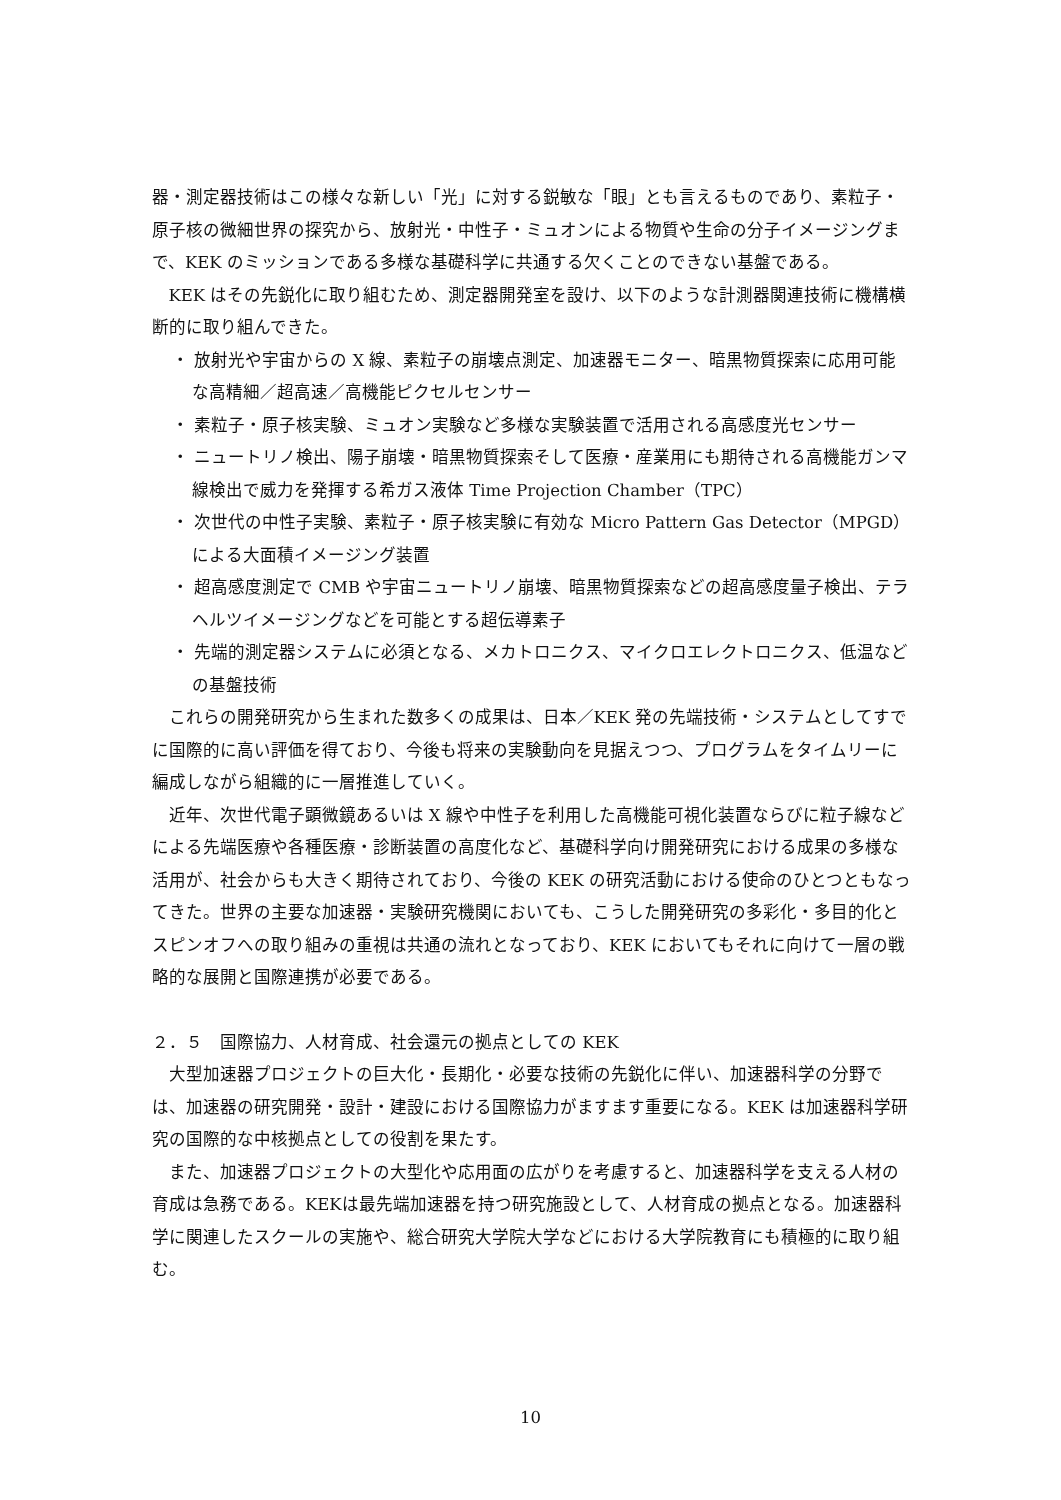器・測定器技術はこの様々な新しい「光」に対する鋭敏な「眼」とも言えるものであり、素粒子・原子核の微細世界の探究から、放射光・中性子・ミュオンによる物質や生命の分子イメージングまで、KEK のミッションである多様な基礎科学に共通する欠くことのできない基盤である。
KEK はその先鋭化に取り組むため、測定器開発室を設け、以下のような計測器関連技術に機構横断的に取り組んできた。
・ 放射光や宇宙からの X 線、素粒子の崩壊点測定、加速器モニター、暗黒物質探索に応用可能な高精細／超高速／高機能ピクセルセンサー
・ 素粒子・原子核実験、ミュオン実験など多様な実験装置で活用される高感度光センサー
・ ニュートリノ検出、陽子崩壊・暗黒物質探索そして医療・産業用にも期待される高機能ガンマ線検出で威力を発揮する希ガス液体 Time Projection Chamber（TPC）
・ 次世代の中性子実験、素粒子・原子核実験に有効な Micro Pattern Gas Detector（MPGD）による大面積イメージング装置
・ 超高感度測定で CMB や宇宙ニュートリノ崩壊、暗黒物質探索などの超高感度量子検出、テラヘルツイメージングなどを可能とする超伝導素子
・ 先端的測定器システムに必須となる、メカトロニクス、マイクロエレクトロニクス、低温などの基盤技術
これらの開発研究から生まれた数多くの成果は、日本／KEK 発の先端技術・システムとしてすでに国際的に高い評価を得ており、今後も将来の実験動向を見据えつつ、プログラムをタイムリーに編成しながら組織的に一層推進していく。
近年、次世代電子顕微鏡あるいは X 線や中性子を利用した高機能可視化装置ならびに粒子線などによる先端医療や各種医療・診断装置の高度化など、基礎科学向け開発研究における成果の多様な活用が、社会からも大きく期待されており、今後の KEK の研究活動における使命のひとつともなってきた。世界の主要な加速器・実験研究機関においても、こうした開発研究の多彩化・多目的化とスピンオフへの取り組みの重視は共通の流れとなっており、KEK においてもそれに向けて一層の戦略的な展開と国際連携が必要である。
２．５　国際協力、人材育成、社会還元の拠点としての KEK
大型加速器プロジェクトの巨大化・長期化・必要な技術の先鋭化に伴い、加速器科学の分野では、加速器の研究開発・設計・建設における国際協力がますます重要になる。KEK は加速器科学研究の国際的な中核拠点としての役割を果たす。
また、加速器プロジェクトの大型化や応用面の広がりを考慮すると、加速器科学を支える人材の育成は急務である。KEKは最先端加速器を持つ研究施設として、人材育成の拠点となる。加速器科学に関連したスクールの実施や、総合研究大学院大学などにおける大学院教育にも積極的に取り組む。
10